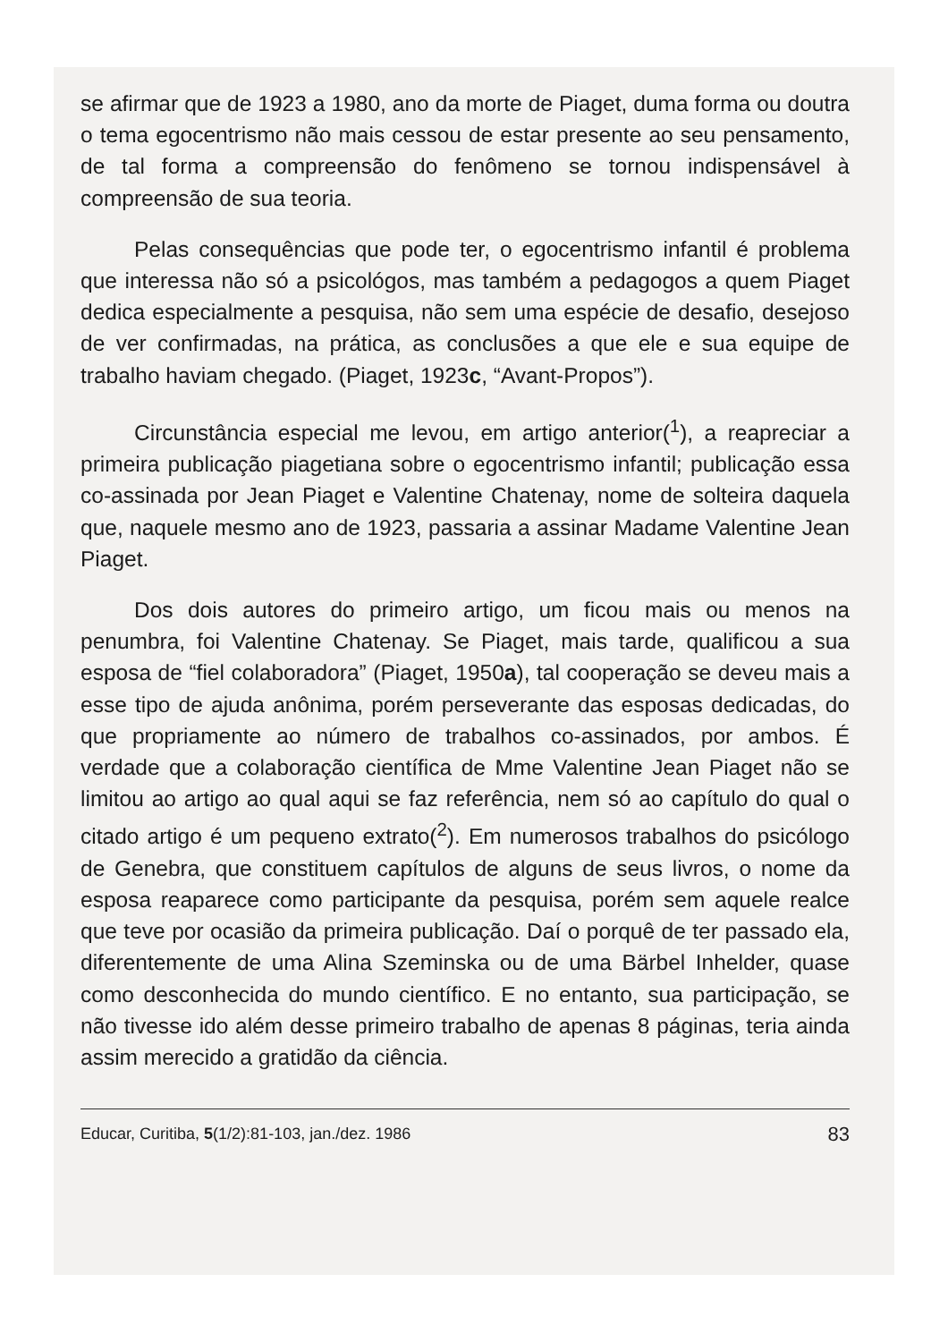se afirmar que de 1923 a 1980, ano da morte de Piaget, duma forma ou doutra o tema egocentrismo não mais cessou de estar presente ao seu pensamento, de tal forma a compreensão do fenômeno se tornou indispensável à compreensão de sua teoria.
Pelas consequências que pode ter, o egocentrismo infantil é problema que interessa não só a psicológos, mas também a pedagogos a quem Piaget dedica especialmente a pesquisa, não sem uma espécie de desafio, desejoso de ver confirmadas, na prática, as conclusões a que ele e sua equipe de trabalho haviam chegado. (Piaget, 1923c, “Avant-Propos”).
Circunstância especial me levou, em artigo anterior(<sup>1</sup>), a reapreciar a primeira publicação piagetiana sobre o egocentrismo infantil; publicação essa co-assinada por Jean Piaget e Valentine Chatenay, nome de solteira daquela que, naquele mesmo ano de 1923, passaria a assinar Madame Valentine Jean Piaget.
Dos dois autores do primeiro artigo, um ficou mais ou menos na penumbra, foi Valentine Chatenay. Se Piaget, mais tarde, qualificou a sua esposa de “fiel colaboradora” (Piaget, 1950a), tal cooperação se deveu mais a esse tipo de ajuda anônima, porém perseverante das esposas dedicadas, do que propriamente ao número de trabalhos co-assinados, por ambos. É verdade que a colaboração científica de Mme Valentine Jean Piaget não se limitou ao artigo ao qual aqui se faz referência, nem só ao capítulo do qual o citado artigo é um pequeno extrato(<sup>2</sup>). Em numerosos trabalhos do psicólogo de Genebra, que constituem capítulos de alguns de seus livros, o nome da esposa reaparece como participante da pesquisa, porém sem aquele realce que teve por ocasião da primeira publicação. Daí o porquê de ter passado ela, diferentemente de uma Alina Szeminska ou de uma Bärbel Inhelder, quase como desconhecida do mundo científico. E no entanto, sua participação, se não tivesse ido além desse primeiro trabalho de apenas 8 páginas, teria ainda assim merecido a gratidão da ciência.
Educar, Curitiba, 5(1/2):81-103, jan./dez. 1986 83